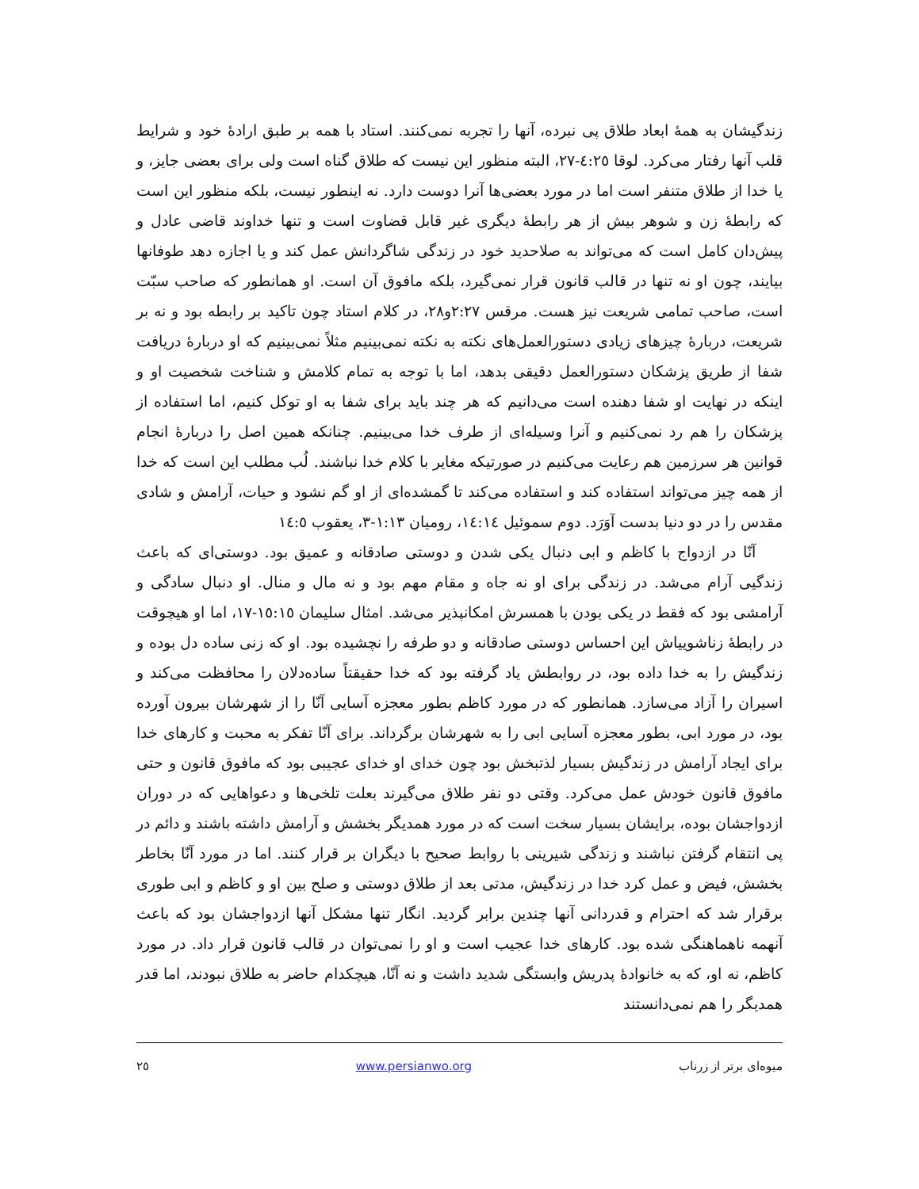زندگیشان به همهٔ ابعاد طلاق پی نبرده، آنها را تجربه نمی‌کنند. استاد با همه بر طبق ارادهٔ خود و شرایط قلب آنها رفتار می‌کرد. لوقا ٤:٢٥-٢٧، البته منظور این نیست که طلاق گناه است ولی برای بعضی جایز، و یا خدا از طلاق متنفر است اما در مورد بعضی‌ها آنرا دوست دارد. نه اینطور نیست، بلکه منظور این است که رابطهٔ زن و شوهر بیش از هر رابطهٔ دیگری غیر قابل قضاوت است و تنها خداوند قاضی عادل و پیش‌دان کامل است که می‌تواند به صلاحدید خود در زندگی شاگردانش عمل کند و یا اجازه دهد طوفانها بیایند، چون او نه تنها در قالب قانون قرار نمی‌گیرد، بلکه مافوق آن است. او همانطور که صاحب سبّت است، صاحب تمامی شریعت نیز هست. مرقس ٢:٢٧و٢٨، در کلام استاد چون تاکید بر رابطه بود و نه بر شریعت، دربارهٔ چیزهای زیادی دستورالعمل‌های نکته به نکته نمی‌بینیم مثلاً نمی‌بینیم که او دربارهٔ دریافت شفا از طریق پزشکان دستورالعمل دقیقی بدهد، اما با توجه به تمام کلامش و شناخت شخصیت او و اینکه در نهایت او شفا دهنده است می‌دانیم که هر چند باید برای شفا به او توکل کنیم، اما استفاده از پزشکان را هم رد نمی‌کنیم و آنرا وسیله‌ای از طرف خدا می‌بینیم. چنانکه همین اصل را دربارهٔ انجام قوانین هر سرزمین هم رعایت می‌کنیم در صورتیکه مغایر با کلام خدا نباشند. لُب مطلب این است که خدا از همه چیز می‌تواند استفاده کند و استفاده می‌کند تا گمشده‌ای از او گم نشود و حیات، آرامش و شادی مقدس را در دو دنیا بدست آوَرَد. دوم سموئیل ١٤:١٤، رومیان ١:١٣-٣، یعقوب ١٤:٥
آنّا در ازدواج با کاظم و ابی دنبال یکی شدن و دوستی صادقانه و عمیق بود. دوستی‌ای که باعث زندگیی آرام می‌شد. در زندگی برای او نه جاه و مقام مهم بود و نه مال و منال. او دنبال سادگی و آرامشی بود که فقط در یکی بودن با همسرش امکانپذیر می‌شد. امثال سلیمان ١٥:١٥-١٧، اما او هیچوقت در رابطهٔ زناشوییاش این احساس دوستی صادقانه و دو طرفه را نچشیده بود. او که زنی ساده دل بوده و زندگیش را به خدا داده بود، در روابطش یاد گرفته بود که خدا حقیقتاً ساده‌دلان را محافظت می‌کند و اسیران را آزاد می‌سازد. همانطور که در مورد کاظم بطور معجزه آسایی آنّا را از شهرشان بیرون آورده بود، در مورد ابی، بطور معجزه آسایی ابی را به شهرشان برگرداند. برای آنّا تفکر به محبت و کارهای خدا برای ایجاد آرامش در زندگیش بسیار لذتبخش بود چون خدای او خدای عجیبی بود که مافوق قانون و حتی مافوق قانون خودش عمل می‌کرد. وقتی دو نفر طلاق می‌گیرند بعلت تلخی‌ها و دعواهایی که در دوران ازدواجشان بوده، برایشان بسیار سخت است که در مورد همدیگر بخشش و آرامش داشته باشند و دائم در پی انتقام گرفتن نباشند و زندگی شیرینی با روابط صحیح با دیگران بر قرار کنند. اما در مورد آنّا بخاطر بخشش، فیض و عمل کرد خدا در زندگیش، مدتی بعد از طلاق دوستی و صلح بین او و کاظم و ابی طوری برقرار شد که احترام و قدردانی آنها چندین برابر گردید. انگار تنها مشکل آنها ازدواجشان بود که باعث آنهمه ناهماهنگی شده بود. کارهای خدا عجیب است و او را نمی‌توان در قالب قانون قرار داد. در مورد کاظم، نه او، که به خانوادهٔ پدریش وابستگی شدید داشت و نه آنّا، هیچکدام حاضر به طلاق نبودند، اما قدر همدیگر را هم نمی‌دانستند
میوه‌ای برتر از زرناب www.persianwo.org ٢٥